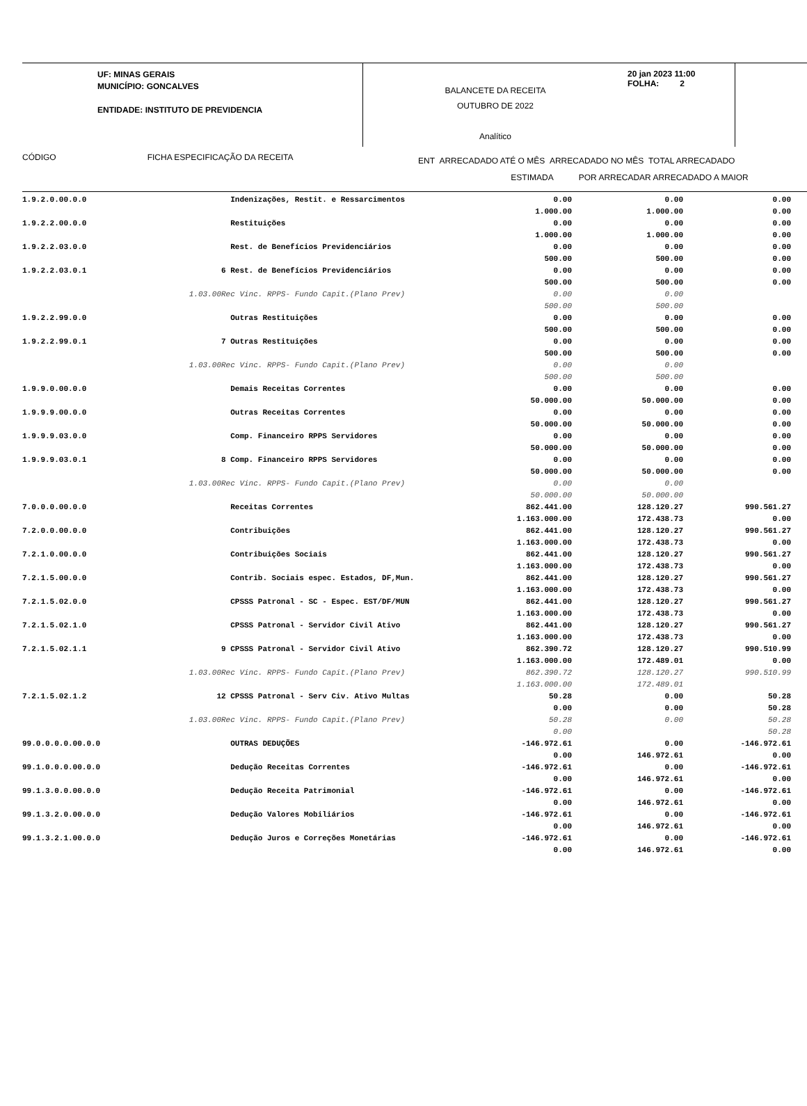UF: MINAS GERAIS
MUNICÍPIO: GONCALVES
ENTIDADE: INSTITUTO DE PREVIDENCIA
BALANCETE DA RECEITA
OUTUBRO DE 2022
Analítico
20 jan 2023 11:00
FOLHA: 2
CÓDIGO FICHA ESPECIFICAÇÃO DA RECEITA
ENT ARRECADADO ATÉ O MÊS ARRECADADO NO MÊS TOTAL ARRECADADO
ESTIMADA POR ARRECADAR ARRECADADO A MAIOR
| 1.9.2.0.00.0.0 | Indenizações, Restit. e Ressarcimentos | 0.00 1.000.00 | 0.00 1.000.00 | 0.00 0.00 |
| 1.9.2.2.00.0.0 | Restituições | 0.00 1.000.00 | 0.00 1.000.00 | 0.00 0.00 |
| 1.9.2.2.03.0.0 | Rest. de Benefícios Previdenciários | 0.00 500.00 | 0.00 500.00 | 0.00 0.00 |
| 1.9.2.2.03.0.1 | 6 Rest. de Benefícios Previdenciários | 0.00 500.00 | 0.00 500.00 | 0.00 0.00 |
| | 1.03.00Rec Vinc. RPPS- Fundo Capit.(Plano Prev) | 0.00 500.00 | 0.00 500.00 | |
| 1.9.2.2.99.0.0 | Outras Restituições | 0.00 500.00 | 0.00 500.00 | 0.00 0.00 |
| 1.9.2.2.99.0.1 | 7 Outras Restituições | 0.00 500.00 | 0.00 500.00 | 0.00 0.00 |
| | 1.03.00Rec Vinc. RPPS- Fundo Capit.(Plano Prev) | 0.00 500.00 | 0.00 500.00 | |
| 1.9.9.0.00.0.0 | Demais Receitas Correntes | 0.00 50.000.00 | 0.00 50.000.00 | 0.00 0.00 |
| 1.9.9.9.00.0.0 | Outras Receitas Correntes | 0.00 50.000.00 | 0.00 50.000.00 | 0.00 0.00 |
| 1.9.9.9.03.0.0 | Comp. Financeiro RPPS Servidores | 0.00 50.000.00 | 0.00 50.000.00 | 0.00 0.00 |
| 1.9.9.9.03.0.1 | 8 Comp. Financeiro RPPS Servidores | 0.00 50.000.00 | 0.00 50.000.00 | 0.00 0.00 |
| | 1.03.00Rec Vinc. RPPS- Fundo Capit.(Plano Prev) | 0.00 50.000.00 | 0.00 50.000.00 | |
| 7.0.0.0.00.0.0 | Receitas Correntes | 862.441.00 1.163.000.00 | 128.120.27 172.438.73 | 990.561.27 0.00 |
| 7.2.0.0.00.0.0 | Contribuições | 862.441.00 1.163.000.00 | 128.120.27 172.438.73 | 990.561.27 0.00 |
| 7.2.1.0.00.0.0 | Contribuições Sociais | 862.441.00 1.163.000.00 | 128.120.27 172.438.73 | 990.561.27 0.00 |
| 7.2.1.5.00.0.0 | Contrib. Sociais espec. Estados, DF,Mun. | 862.441.00 1.163.000.00 | 128.120.27 172.438.73 | 990.561.27 0.00 |
| 7.2.1.5.02.0.0 | CPSSS Patronal - SC - Espec. EST/DF/MUN | 862.441.00 1.163.000.00 | 128.120.27 172.438.73 | 990.561.27 0.00 |
| 7.2.1.5.02.1.0 | CPSSS Patronal - Servidor Civil Ativo | 862.441.00 1.163.000.00 | 128.120.27 172.438.73 | 990.561.27 0.00 |
| 7.2.1.5.02.1.1 | 9 CPSSS Patronal - Servidor Civil Ativo | 862.390.72 1.163.000.00 | 128.120.27 172.489.01 | 990.510.99 0.00 |
| | 1.03.00Rec Vinc. RPPS- Fundo Capit.(Plano Prev) | 862.390.72 1.163.000.00 | 128.120.27 172.489.01 | 990.510.99 |
| 7.2.1.5.02.1.2 | 12 CPSSS Patronal - Serv Civ. Ativo Multas | 50.28 0.00 | 0.00 0.00 | 50.28 50.28 |
| | 1.03.00Rec Vinc. RPPS- Fundo Capit.(Plano Prev) | 50.28 0.00 | 0.00 | 50.28 50.28 |
| 99.0.0.0.0.00.0.0 | OUTRAS DEDUÇÕES | -146.972.61 0.00 | 0.00 146.972.61 | -146.972.61 0.00 |
| 99.1.0.0.0.00.0.0 | Dedução Receitas Correntes | -146.972.61 0.00 | 0.00 146.972.61 | -146.972.61 0.00 |
| 99.1.3.0.0.00.0.0 | Dedução Receita Patrimonial | -146.972.61 0.00 | 0.00 146.972.61 | -146.972.61 0.00 |
| 99.1.3.2.0.00.0.0 | Dedução Valores Mobiliários | -146.972.61 0.00 | 0.00 146.972.61 | -146.972.61 0.00 |
| 99.1.3.2.1.00.0.0 | Dedução Juros e Correções Monetárias | -146.972.61 0.00 | 0.00 146.972.61 | -146.972.61 0.00 |